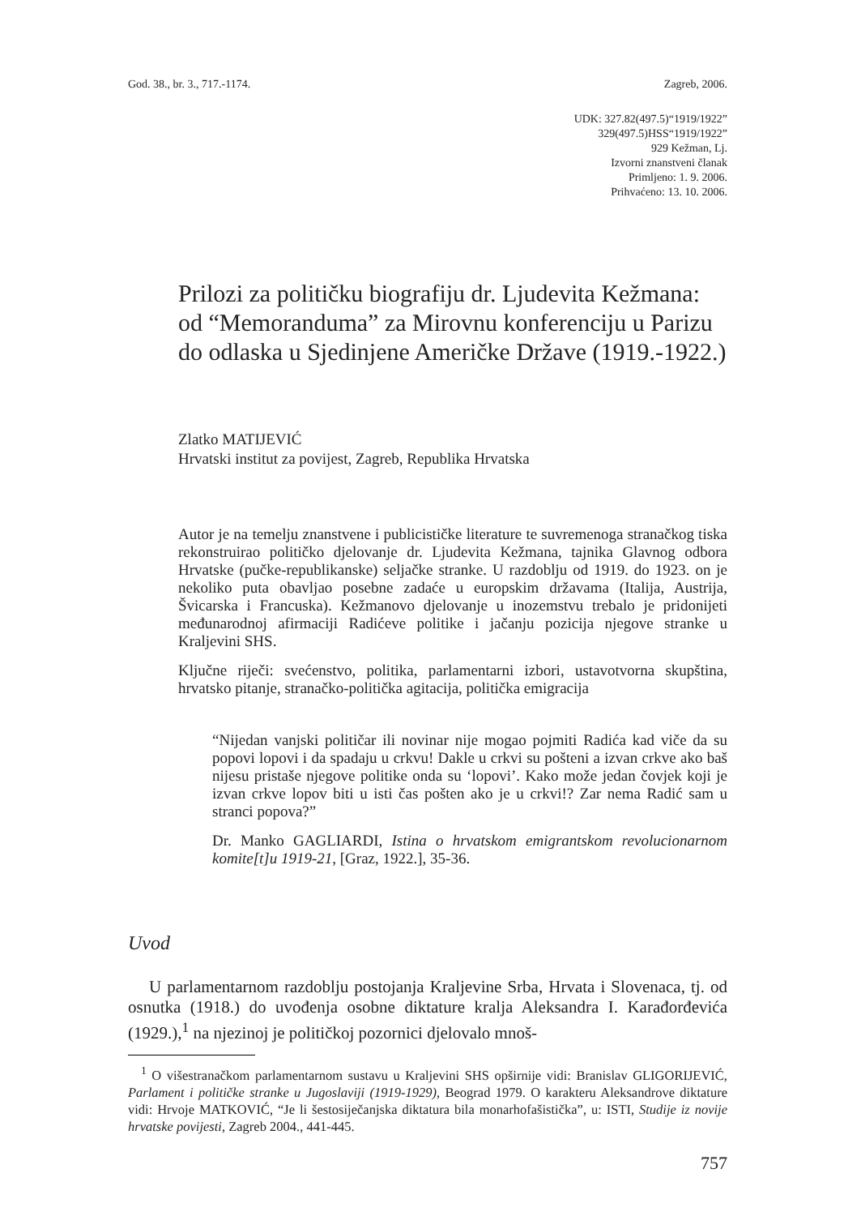God. 38., br. 3., 717.-1174. Zagreb, 2006.
UDK: 327.82(497.5)“1919/1922”
329(497.5)HSS“1919/1922”
929 Kežman, Lj.
Izvorni znanstveni članak
Primljeno: 1. 9. 2006.
Prihvaćeno: 13. 10. 2006.
Prilozi za političku biografiju dr. Ljudevita Kežmana: od “Memoranduma” za Mirovnu konferenciju u Parizu do odlaska u Sjedinjene Američke Države (1919.-1922.)
Zlatko MATIJEVIĆ
Hrvatski institut za povijest, Zagreb, Republika Hrvatska
Autor je na temelju znanstvene i publicističke literature te suvremenoga stranačkog tiska rekonstruirao političko djelovanje dr. Ljudevita Kežmana, tajnika Glavnog odbora Hrvatske (pučke-republikanske) seljačke stranke. U razdoblju od 1919. do 1923. on je nekoliko puta obavljao posebne zadaće u europskim državama (Italija, Austrija, Švicarska i Francuska). Kežmanovo djelovanje u inozemstvu trebalo je pridonijeti međunarodnoj afirmaciji Radićeve politike i jačanju pozicija njegove stranke u Kraljevini SHS.
Ključne riječi: svećenstvo, politika, parlamentarni izbori, ustavotvorna skupština, hrvatsko pitanje, stranačko-politička agitacija, politička emigracija
“Nijedan vanjski političar ili novinar nije mogao pojmiti Radića kad viče da su popovi lopovi i da spadaju u crkvu! Dakle u crkvi su pošteni a izvan crkve ako baš nijesu pristaše njegove politike onda su ‘lopovi’. Kako može jedan čovjek koji je izvan crkve lopov biti u isti čas pošten ako je u crkvi!? Zar nema Radić sam u stranci popova?”
Dr. Manko GAGLIARDI, Istina o hrvatskom emigrantskom revolucionarnom komite[t]u 1919-21, [Graz, 1922.], 35-36.
Uvod
U parlamentarnom razdoblju postojanja Kraljevine Srba, Hrvata i Slovenaca, tj. od osnutka (1918.) do uvođenja osobne diktature kralja Aleksandra I. Karađorđevića (1929.),<sup>1</sup> na njezinoj je političkoj pozornici djelovalo mnoš-
<sup>1</sup> O višestranačkom parlamentarnom sustavu u Kraljevini SHS opširnije vidi: Branislav GLIGORIJEVIĆ, Parlament i političke stranke u Jugoslaviji (1919-1929), Beograd 1979. O karakteru Aleksandrove diktature vidi: Hrvoje MATKOVIĆ, “Je li šestosiječanjska diktatura bila monarhofašistička”, u: ISTI, Studije iz novije hrvatske povijesti, Zagreb 2004., 441-445.
757